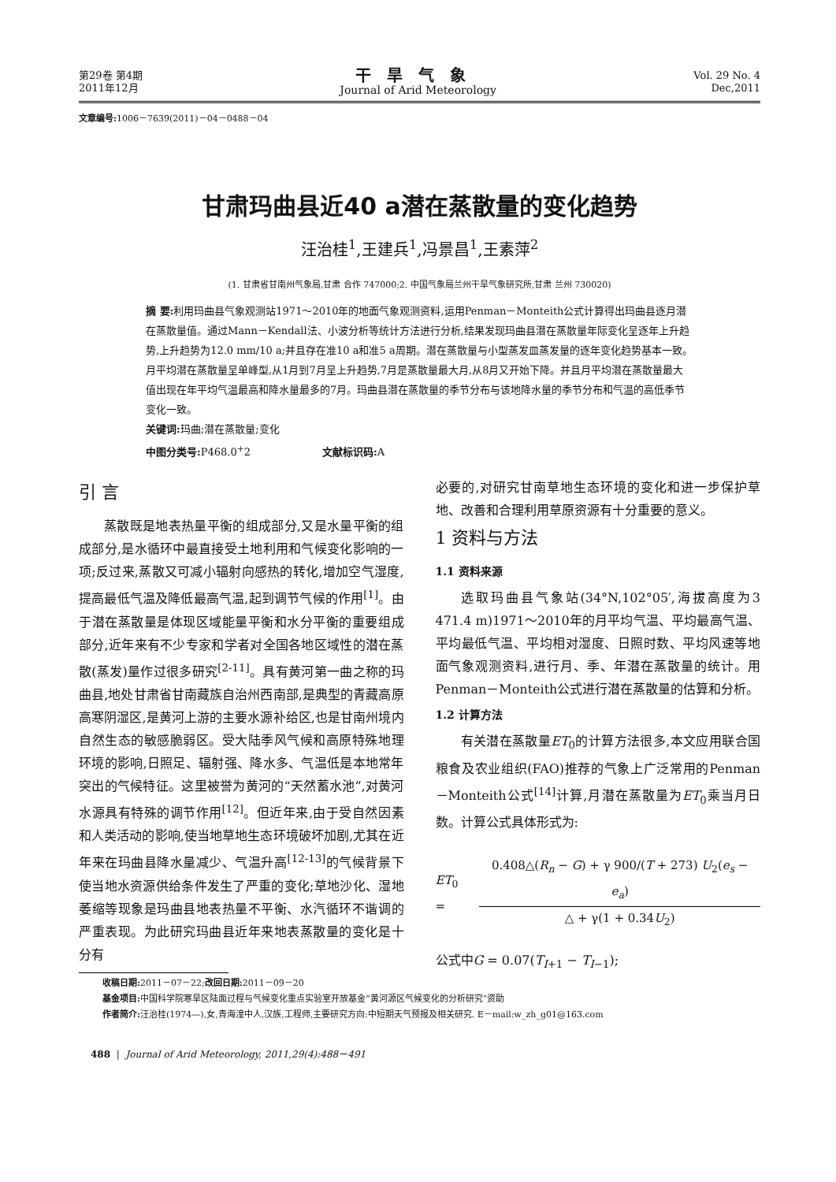第29卷 第4期
2011年12月
干旱气象
Journal of Arid Meteorology
Vol. 29 No. 4
Dec,2011
文章编号: 1006－7639(2011)－04－0488－04
甘肃玛曲县近40 a潜在蒸散量的变化趋势
汪治桂<sup>1</sup>,王建兵<sup>1</sup>,冯景昌<sup>1</sup>,王素萍<sup>2</sup>
(1. 甘肃省甘南州气象局,甘肃 合作 747000;2. 中国气象局兰州干旱气象研究所,甘肃 兰州 730020)
摘 要: 利用玛曲县气象观测站1971～2010年的地面气象观测资料,运用Penman－Monteith公式计算得出玛曲县逐月潜在蒸散量值。通过Mann－Kendall法、小波分析等统计方法进行分析,结果发现玛曲县潜在蒸散量年际变化呈逐年上升趋势,上升趋势为12.0 mm/10 a;并且存在准10 a和准5 a周期。潜在蒸散量与小型蒸发皿蒸发量的逐年变化趋势基本一致。月平均潜在蒸散量呈单峰型,从1月到7月呈上升趋势,7月是蒸散量最大月,从8月又开始下降。并且月平均潜在蒸散量最大值出现在年平均气温最高和降水量最多的7月。玛曲县潜在蒸散量的季节分布与该地降水量的季节分布和气温的高低季节变化一致。
关键词: 玛曲;潜在蒸散量;变化
中图分类号: P468.0<sup>+</sup>2 文献标识码: A
引 言
蒸散既是地表热量平衡的组成部分,又是水量平衡的组成部分,是水循环中最直接受土地利用和气候变化影响的一项;反过来,蒸散又可减小辐射向感热的转化,增加空气湿度,提高最低气温及降低最高气温,起到调节气候的作用<sup>[1]</sup>。由于潜在蒸散量是体现区域能量平衡和水分平衡的重要组成部分,近年来有不少专家和学者对全国各地区域性的潜在蒸散(蒸发)量作过很多研究<sup>[2-11]</sup>。具有黄河第一曲之称的玛曲县,地处甘肃省甘南藏族自治州西南部,是典型的青藏高原高寒阴湿区,是黄河上游的主要水源补给区,也是甘南州境内自然生态的敏感脆弱区。受大陆季风气候和高原特殊地理环境的影响,日照足、辐射强、降水多、气温低是本地常年突出的气候特征。这里被誉为黄河的“天然蓄水池”,对黄河水源具有特殊的调节作用<sup>[12]</sup>。但近年来,由于受自然因素和人类活动的影响,使当地草地生态环境破坏加剧,尤其在近年来在玛曲县降水量减少、气温升高<sup>[12-13]</sup>的气候背景下使当地水资源供给条件发生了严重的变化;草地沙化、湿地萎缩等现象是玛曲县地表热量不平衡、水汽循环不谐调的严重表现。为此研究玛曲县近年来地表蒸散量的变化是十分有
必要的,对研究甘南草地生态环境的变化和进一步保护草地、改善和合理利用草原资源有十分重要的意义。
1 资料与方法
1.1 资料来源
选取玛曲县气象站(34°N,102°05′,海拔高度为3 471.4 m)1971～2010年的月平均气温、平均最高气温、平均最低气温、平均相对湿度、日照时数、平均风速等地面气象观测资料,进行月、季、年潜在蒸散量的统计。用Penman－Monteith公式进行潜在蒸散量的估算和分析。
1.2 计算方法
有关潜在蒸散量ET<sub>0</sub>的计算方法很多,本文应用联合国粮食及农业组织(FAO)推荐的气象上广泛常用的Penman－Monteith公式<sup>[14]</sup>计算,月潜在蒸散量为ET<sub>0</sub>乘当月日数。计算公式具体形式为:
ET<sub>0</sub> =
0.408△(R<sub>n</sub> − G) + γ 900/(T + 273) U<sub>2</sub>(e<sub>s</sub> − e<sub>a</sub>)
△ + γ(1 + 0.34U<sub>2</sub>)
公式中G = 0.07(T<sub>I+1</sub> − T<sub>I−1</sub>);
收稿日期: 2011－07－22;改回日期: 2011－09－20
基金项目: 中国科学院寒旱区陆面过程与气候变化重点实验室开放基金“黄河源区气候变化的分析研究”资助
作者简介: 汪治桂(1974—),女,青海湟中人,汉族,工程师,主要研究方向:中短期天气预报及相关研究. E－mail:w_zh_g01@163.com
488 | Journal of Arid Meteorology, 2011,29(4):488－491